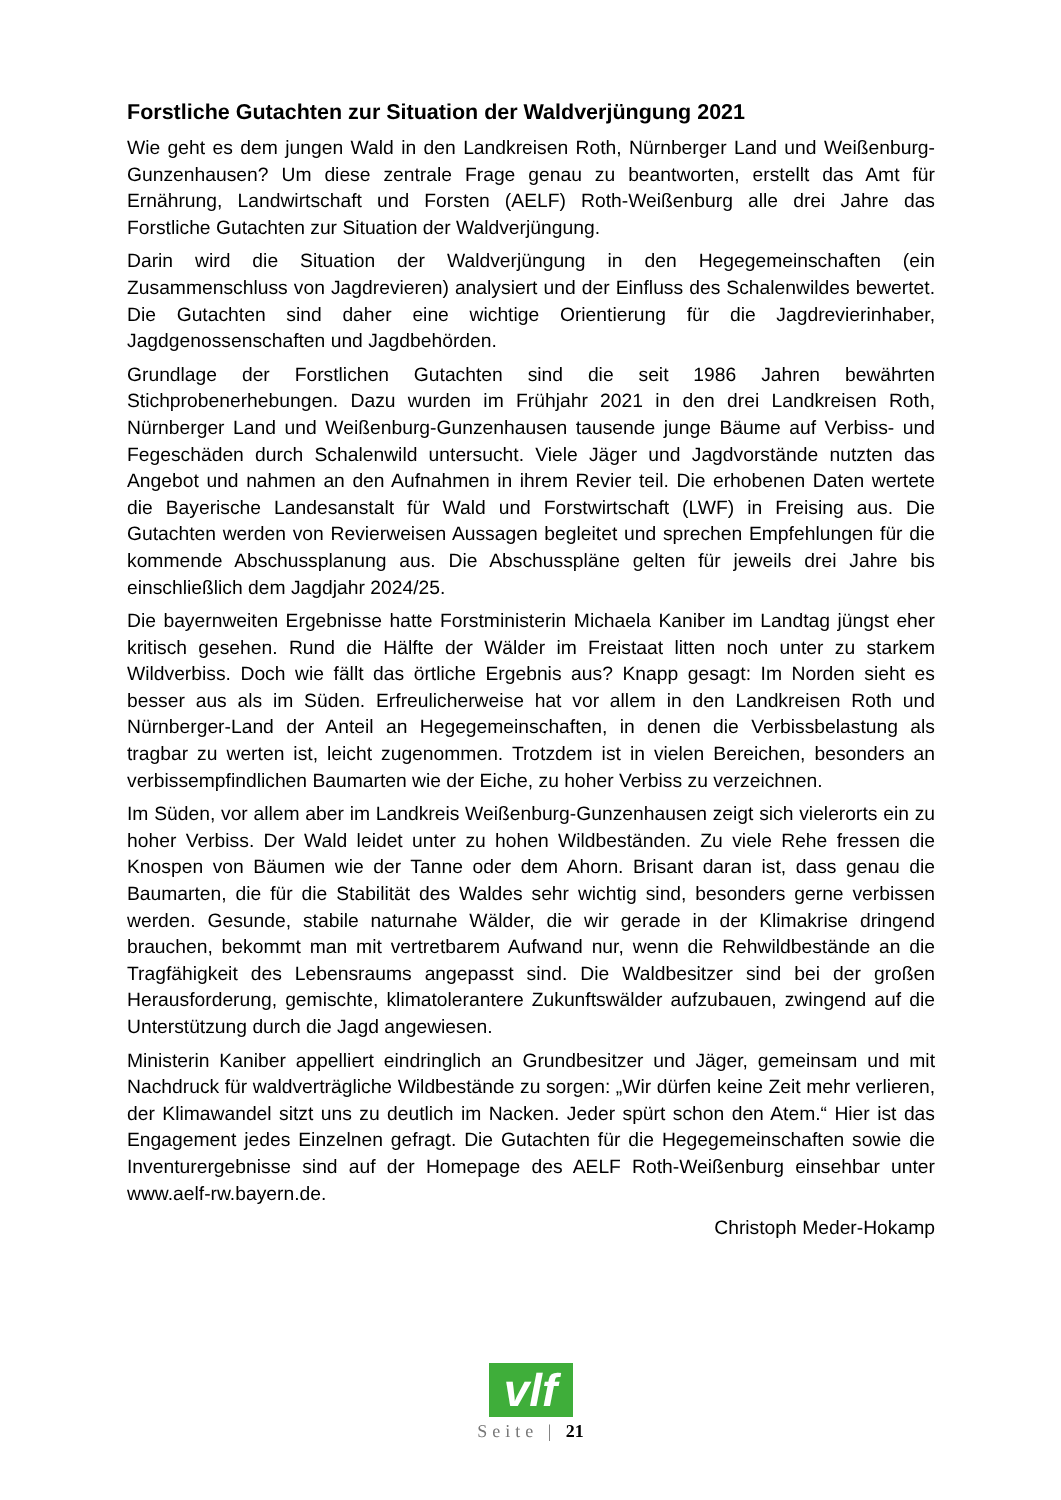Forstliche Gutachten zur Situation der Waldverjüngung 2021
Wie geht es dem jungen Wald in den Landkreisen Roth, Nürnberger Land und Weißenburg-Gunzenhausen? Um diese zentrale Frage genau zu beantworten, erstellt das Amt für Ernährung, Landwirtschaft und Forsten (AELF) Roth-Weißenburg alle drei Jahre das Forstliche Gutachten zur Situation der Waldverjüngung.
Darin wird die Situation der Waldverjüngung in den Hegegemeinschaften (ein Zusammenschluss von Jagdrevieren) analysiert und der Einfluss des Schalenwildes bewertet. Die Gutachten sind daher eine wichtige Orientierung für die Jagdrevierinhaber, Jagdgenossenschaften und Jagdbehörden.
Grundlage der Forstlichen Gutachten sind die seit 1986 Jahren bewährten Stichprobenerhebungen. Dazu wurden im Frühjahr 2021 in den drei Landkreisen Roth, Nürnberger Land und Weißenburg-Gunzenhausen tausende junge Bäume auf Verbiss- und Fegeschäden durch Schalenwild untersucht. Viele Jäger und Jagdvorstände nutzten das Angebot und nahmen an den Aufnahmen in ihrem Revier teil. Die erhobenen Daten wertete die Bayerische Landesanstalt für Wald und Forstwirtschaft (LWF) in Freising aus. Die Gutachten werden von Revierweisen Aussagen begleitet und sprechen Empfehlungen für die kommende Abschussplanung aus. Die Abschusspläne gelten für jeweils drei Jahre bis einschließlich dem Jagdjahr 2024/25.
Die bayernweiten Ergebnisse hatte Forstministerin Michaela Kaniber im Landtag jüngst eher kritisch gesehen. Rund die Hälfte der Wälder im Freistaat litten noch unter zu starkem Wildverbiss. Doch wie fällt das örtliche Ergebnis aus? Knapp gesagt: Im Norden sieht es besser aus als im Süden. Erfreulicherweise hat vor allem in den Landkreisen Roth und Nürnberger-Land der Anteil an Hegegemeinschaften, in denen die Verbissbelastung als tragbar zu werten ist, leicht zugenommen. Trotzdem ist in vielen Bereichen, besonders an verbissempfindlichen Baumarten wie der Eiche, zu hoher Verbiss zu verzeichnen.
Im Süden, vor allem aber im Landkreis Weißenburg-Gunzenhausen zeigt sich vielerorts ein zu hoher Verbiss. Der Wald leidet unter zu hohen Wildbeständen. Zu viele Rehe fressen die Knospen von Bäumen wie der Tanne oder dem Ahorn. Brisant daran ist, dass genau die Baumarten, die für die Stabilität des Waldes sehr wichtig sind, besonders gerne verbissen werden. Gesunde, stabile naturnahe Wälder, die wir gerade in der Klimakrise dringend brauchen, bekommt man mit vertretbarem Aufwand nur, wenn die Rehwildbestände an die Tragfähigkeit des Lebensraums angepasst sind. Die Waldbesitzer sind bei der großen Herausforderung, gemischte, klimatolerantere Zukunftswälder aufzubauen, zwingend auf die Unterstützung durch die Jagd angewiesen.
Ministerin Kaniber appelliert eindringlich an Grundbesitzer und Jäger, gemeinsam und mit Nachdruck für waldverträgliche Wildbestände zu sorgen: „Wir dürfen keine Zeit mehr verlieren, der Klimawandel sitzt uns zu deutlich im Nacken. Jeder spürt schon den Atem.“ Hier ist das Engagement jedes Einzelnen gefragt. Die Gutachten für die Hegegemeinschaften sowie die Inventurergebnisse sind auf der Homepage des AELF Roth-Weißenburg einsehbar unter www.aelf-rw.bayern.de.
Christoph Meder-Hokamp
vlf
Seite | 21